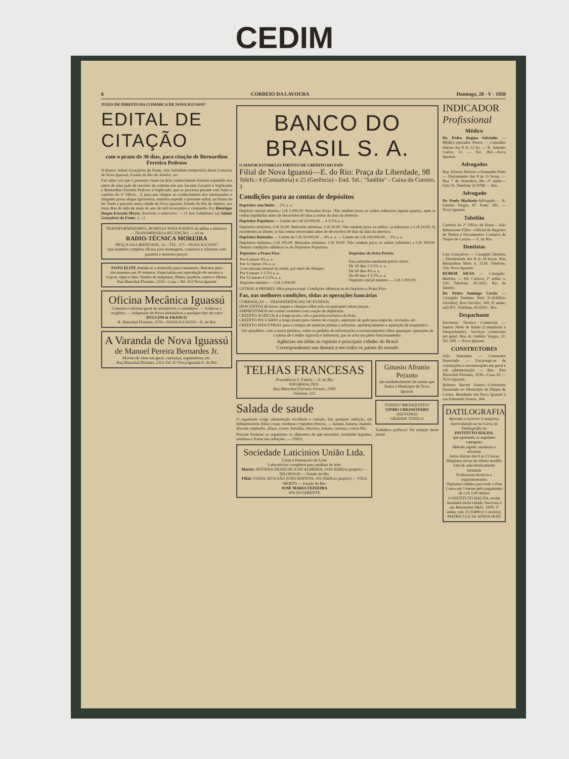CEDIM
6 CORREIO DA LAVOURA Domingo, 28 - V - 1950
JUIZO DE DIREITO DA COMARCA DE NOVA IGUASSÚ
EDITAL DE CITAÇÃO
com o prazo de 30 dias, para citação de Bernardino Ferreira Pedroso
O doutor Jalmir Gonçalves da Fonte, Juiz Substituto temporário desta Comarca de Nova Iguassú, Estado do Rio de Janeiro, etc.
Faz saber aos que o presente virem ou dele conhecimento tiverem expedido nos autos de uma ação de rescisão de contrato em que Jacomo Gavazzi é Suplicante e Bernardino Ferreira Pedroso é Suplicado, que se processa perante este Juizo e cartório do 2º Oficio... E para que chegue ao conhecimento dos interessados e ninguém possa alegar ignorancia, mandou expedir o presente edital, na forma da lei. Dado e passado nesta cidade de Nova Iguassú, Estado do Rio de Janeiro, aos treze dias do mês de maio do ano de mil novecentos e cinquenta. Eu, Henrique Duque Estrada Meyer, Escrivão o subscrevo. — O Juiz Substituto: (a) Jalmir Gonçalves da Fonte. 1—2
TRANSFORMADORES, BOBINAS PARA RÁDIOS de pilhas e elétricos. — TRANSMISSÃO e RECEPÇÃO, — só na
RADIO-TÉCNICA MOREIRA
PRAÇA DA LIBERDADE, 32—TEL. 127—NOVA IGUASSÚ
Que mantém completa oficina para montagens, consertos e reformas com garantia e menores preços.
FOTO ELITE Atende-se a domicílio para casamento. Retratos para documentos em 30 minutos. Especialista em reprodução de retratos a crayon, sépia e óleo. Vendas de máquinas, filmes, quadros, santos e álbuns.
Rua Marechal Floriano, 2243—Loja—Tel. 413 Nova Iguassú
Oficina Mecânica Iguassú
Conserto e reforma geral de automóveis e caminhões. — Solda-se a oxigênio. — Adaptação de freios hidráulicos a qualquer tipo de carro
DUCCINI & FRANCO
R. Marechal Floriano, 2376—NOVA IGUASSÚ—E. do Rio
A Varanda de Nova Iguassú
de Manoel Pereira Bernardes Jr.
Moveis de vime em geral, vassouras, espanadores, etc.
Rua Marechal Floriano, 2351-Tel. 67-Nova Iguassú-E. do Rio
BANCO DO BRASIL S. A.
O MAIOR ESTABELECIMENTO DE CRÉDITO DO PAÍS
Filial de Nova Iguassú—E. do Rio: Praça da Liberdade, 98
Telefs.: 4 (Contadoria) e 25 (Gerência) - End. Tel.: "Satélite" - Caixa do Correio, 3
Condições para as contas de depósitos
Depósitos sem limite ... 2% a. a.
Depósito inicial mínimo, Cr$ 1.000,00. Retiradas livres. Não rendem juros os saldos inferiores àquela quantia, nem as contas liquidadas antes de decorridos 60 dias a contar da data da abertura.
Depósitos Populares — Limite de Cr$ 10.000,00 ... 4 1/2% a. a.
Depósitos mínimos, Cr$ 50,00. Retiradas mínimas, Cr$ 20,00. Não rendem juros os saldos: a) inferiores a Cr$ 50,00; b) excedentes ao limite; c) das contas encerradas antes de decorridos 60 dias da data da abertura.
Depósitos limitados — Limite de Cr$ 50.000,00 ... 4% a. a. — Limite de Cr$ 100.000,00 ... 3% a. a.
Depósitos mínimos, Cr$ 200,00. Retiradas mínimas, Cr$ 50,00. Não rendem juros os saldos inferiores a Cr$ 100,00. Demais condições idênticas às de Depósitos Populares.
| Depósitos a Prazo Fixo: | Depósitos de Aviso Prévio: |
| --- | --- |
| Por 6 meses 4% a. a. Por 12 meses 5% a. a. Com retirada mensal da renda, por meio de cheques: Por 6 meses 3 1/2% a. a. Por 12 meses 4 1/2% a. a. Depósito mínimo — Cr$ 1.000,00 | Para retiradas mediante prévio aviso: De 30 dias 3 1/2% a. a. De 60 dias 4% a. a. De 90 dias 4 1/2% a. a. Depósito inicial mínimo — Cr$ 1.000,00. |
LETRAS A PREMIO: Sêlo proporcional. Condições idênticas às de Depósito a Prazo Fixo
Faz, nas melhores condições, tôdas as operações bancárias
COBRANÇAS — TRANSFERÊNCIAS DE FUNDOS.
DESCONTOS de letras, saques e cheques sôbre esta ou quaisquer outras praças.
EMPRÉSTIMOS em contas correntes com caução de duplicatas.
CRÉDITO AGRÍCOLA a longo prazo, sob a garantia exclusiva da fruta.
CRÉDITO PECUÁRIO a longo prazo para custeio de criação, aquisição de gado para engorda, recriação, etc.
CRÉDITO INDUSTRIAL para a compra de matérias primas e reformas, aperfeiçoamento e aquisição de maquinário.
São atendidos, com a maior presteza, todos os pedidos de informações e esclarecimentos sôbre quaisquer operações da Carteira de Crédito Agrícola e Industrial, que se acha em pleno funcionamento.
Agências em tôdas as capitais e principais cidades do Brasil
Correspondentes nas demais e em todos os países do mundo
TELHAS FRANCESAS
Procedência S. Fidelis — E. do Rio
INFORMAÇÕES:
Rua Marechal Floriano Peixoto, 2399
Telefone: 325
Salada de saude
O organismo exige alimentação escolhida e variada. Em qualquer refeição, são indispensáveis frutas cruas, verduras e legumes frescos, — laranja, banana, mamão, abacate, espinafre, alface, couve, bertalha, chicórea, tomate, cenoura, couve-flôr.
Procure fornecer ao organismo os alimentos de que necessita, incluindo legumes, verduras e frutas nas refeições. — SNES.
Sociedade Laticinios União Ltda.
Usina e Entreposto de Leite
Laboratórios completos para análises de leite
Matriz: AVENIDA FRANCISCA DE ALMEIDA, 1419 (Edifício proprio) — NILOPOLIS — Estado do Rio
Filial: USINA: RUA SÃO JOÃO BATISTA, 502 (Edifício proprio) — VILA MERITI — Estado do Rio
JOSÉ MARIA TEIXEIRA
SOCIO GERENTE
Ginasio Afranio Peixoto
um estabelecimento de ensino que honra o Municipio de Nova Iguassú
TOSSES? BRONQUITES?
VINHO CREOSOTADO
(SILVEIRA)
GRANDE TÔNICO
Trabalhos gráficos? Na redação deste jornal
INDICADOR Profissional
Médico
Dr. Pedro Regina Sobrinho — Médico operador. Partos. — Consultas diárias das 8 às 12 hs. — R. Antonio Carlos, 51. — Tel. 284.—Nova Iguassú.
Advogados
Ruy Afranio Peixoto e Fernando Pinto — Diariamente das 8 às 11 horas. — Rua 7 de Setembro, 84—3º andar—Sala 35. Telefone 32-0786 — Rio.
Advogado
Dr. Paulo Machado-Advogado — R. Getulio Vargas, 87. Fone: 282. — Nova Iguassú.
Tabelião
Cartorio do 2º Oficio de Notas - João Bittencourt Filho—Oficial do Registro de Titulos e Documentos. Comarca de Duque de Caxias — E. do Rio.
Dentistas
Luiz Gonçalves — Cirurgião Dentista - Diariamente das 8 às 18 horas. Rua Bernardino Melo n. 2139. Telefone, 314. Nova Iguassú.
RUBEM SILVA — Cirurgião-dentista. — Ed. Carioca, 2º andar, s. 220. Telefone, 42-5951. Rio de Janeiro.
Dr. Pedro Santiago Cossio — Cirurgião Dentista. Raio X-(Edifício Ouvidor). Rua Ouvidor, 169, 8º andar, sala 811. Telefone, 43-6503 - Rio.
Despachante
Escritorio Técnico Comercial — Santos Netto & Irmão (Contadores e Despachantes). Serviços comerciais em geral. Rua dr. Getulio Vargas, 22. Tel. 208 — Nova Iguassú.
CONSTRUTORES
João Simonato — Construtor licenciado. — Encarrega-se de construções e reconstruções em geral e sob administração. — Res.: Rua Marechal Floriano, 2036—Casa XI — Nova Iguassú.
Roberto Baroni Soares—Construtor licenciado no Municipio de Duque de Caxias. Residente em Nova Iguassú à rua Edmundo Soares, 304.
DATILOGRAFIA
Aprenda a escrever à máquina, matriculando-se no Curso de Datilografia do
INSTITUTO HALDA,
que apresenta as seguintes vantagens:
Método rápido, moderno e eficiente
Aulas diárias das 8 às 21 horas
Máquinas novas de último modêlo
Sala de aula tècnicamente instalada
Professores técnicos e experimentados
Diplomas válidos para todo o País
Curso em 3 meses pelo pagamento de Cr$ 2,00 diários
O INSTITUTO HALDA, recém instalado nesta cidade, funciona á rua Bernardino Melo, 1839, 2º andar, sala 25 (Edifício Cocozza).
MATRICULE-SE AINDA HOJE